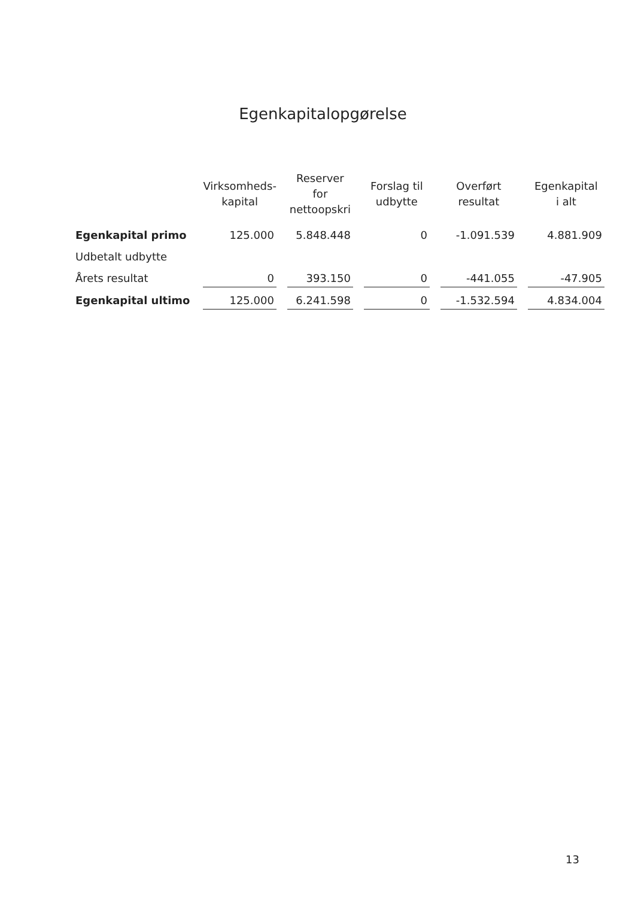Egenkapitalopgørelse
| | Virksomheds- kapital | Reserver for nettoopskri | Forslag til udbytte | Overført resultat | Egenkapital i alt |
| --- | --- | --- | --- | --- | --- |
| Egenkapital primo | 125.000 | 5.848.448 | 0 | -1.091.539 | 4.881.909 |
| Udbetalt udbytte | | | | | |
| Årets resultat | 0 | 393.150 | 0 | -441.055 | -47.905 |
| Egenkapital ultimo | 125.000 | 6.241.598 | 0 | -1.532.594 | 4.834.004 |
13